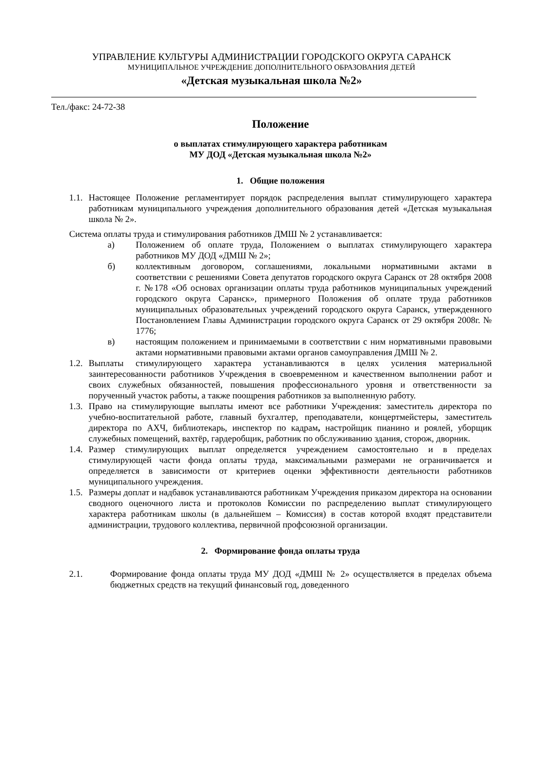УПРАВЛЕНИЕ КУЛЬТУРЫ АДМИНИСТРАЦИИ ГОРОДСКОГО ОКРУГА САРАНСК
МУНИЦИПАЛЬНОЕ УЧРЕЖДЕНИЕ ДОПОЛНИТЕЛЬНОГО ОБРАЗОВАНИЯ ДЕТЕЙ
«Детская музыкальная школа №2»
Тел./факс: 24-72-38
Положение
о выплатах стимулирующего характера работникам
МУ ДОД «Детская музыкальная школа №2»
1. Общие положения
1.1. Настоящее Положение регламентирует порядок распределения выплат стимулирующего характера работникам муниципального учреждения дополнительного образования детей «Детская музыкальная школа № 2».
Система оплаты труда и стимулирования работников ДМШ № 2 устанавливается:
а) Положением об оплате труда, Положением о выплатах стимулирующего характера работников МУ ДОД «ДМШ № 2»;
б) коллективным договором, соглашениями, локальными нормативными актами в соответствии с решениями Совета депутатов городского округа Саранск от 28 октября 2008 г. №178 «Об основах организации оплаты труда работников муниципальных учреждений городского округа Саранск», примерного Положения об оплате труда работников муниципальных образовательных учреждений городского округа Саранск, утвержденного Постановлением Главы Администрации городского округа Саранск от 29 октября 2008г. № 1776;
в) настоящим положением и принимаемыми в соответствии с ним нормативными правовыми актами нормативными правовыми актами органов самоуправления ДМШ № 2.
1.2. Выплаты стимулирующего характера устанавливаются в целях усиления материальной заинтересованности работников Учреждения в своевременном и качественном выполнении работ и своих служебных обязанностей, повышения профессионального уровня и ответственности за порученный участок работы, а также поощрения работников за выполненную работу.
1.3. Право на стимулирующие выплаты имеют все работники Учреждения: заместитель директора по учебно-воспитательной работе, главный бухгалтер, преподаватели, концертмейстеры, заместитель директора по АХЧ, библиотекарь, инспектор по кадрам, настройщик пианино и роялей, уборщик служебных помещений, вахтёр, гардеробщик, работник по обслуживанию здания, сторож, дворник.
1.4. Размер стимулирующих выплат определяется учреждением самостоятельно и в пределах стимулирующей части фонда оплаты труда, максимальными размерами не ограничивается и определяется в зависимости от критериев оценки эффективности деятельности работников муниципального учреждения.
1.5. Размеры доплат и надбавок устанавливаются работникам Учреждения приказом директора на основании сводного оценочного листа и протоколов Комиссии по распределению выплат стимулирующего характера работникам школы (в дальнейшем – Комиссия) в состав которой входят представители администрации, трудового коллектива, первичной профсоюзной организации.
2. Формирование фонда оплаты труда
2.1. Формирование фонда оплаты труда МУ ДОД «ДМШ № 2» осуществляется в пределах объема бюджетных средств на текущий финансовый год, доведенного